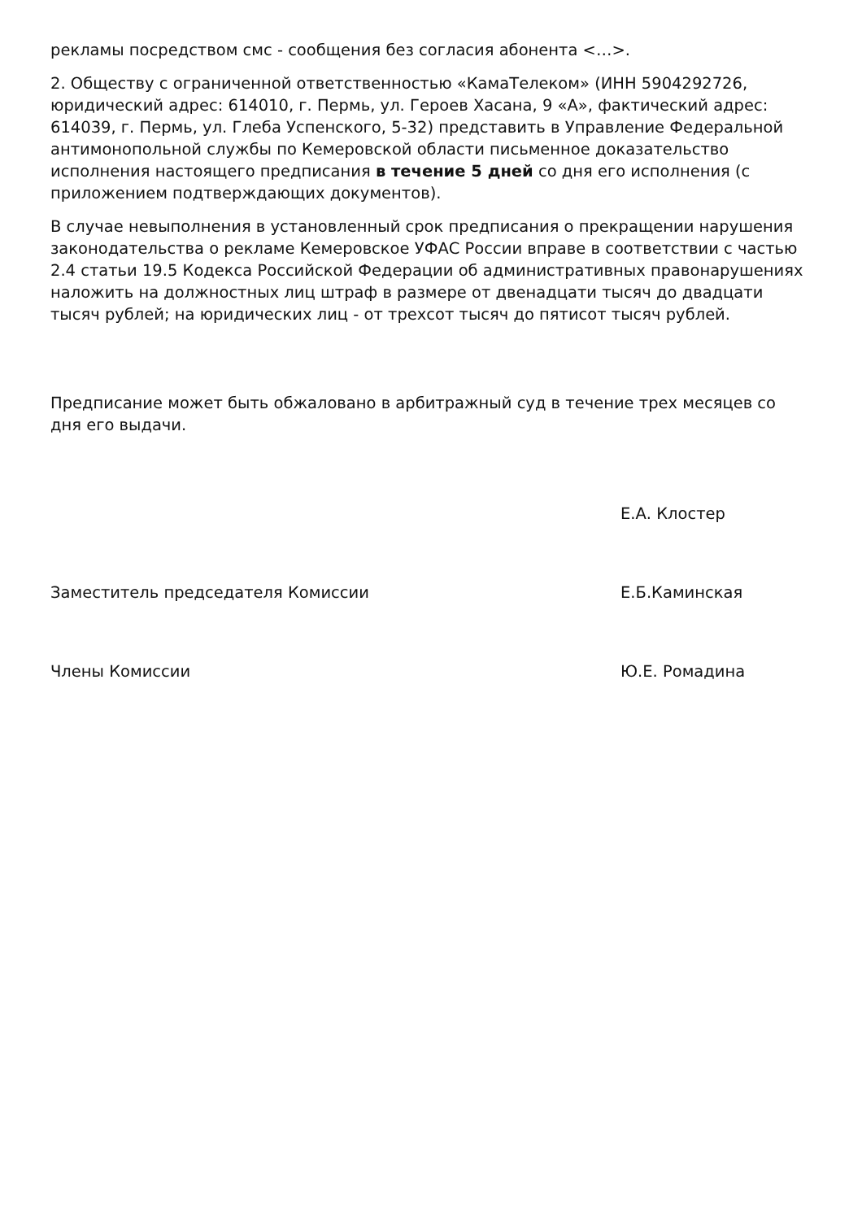рекламы посредством смс - сообщения без согласия абонента <…>.
2. Обществу с ограниченной ответственностью «КамаТелеком» (ИНН 5904292726, юридический адрес: 614010, г. Пермь, ул. Героев Хасана, 9 «А», фактический адрес: 614039, г. Пермь, ул. Глеба Успенского, 5-32) представить в Управление Федеральной антимонопольной службы по Кемеровской области письменное доказательство исполнения настоящего предписания в течение 5 дней со дня его исполнения (с приложением подтверждающих документов).
В случае невыполнения в установленный срок предписания о прекращении нарушения законодательства о рекламе Кемеровское УФАС России вправе в соответствии с частью 2.4 статьи 19.5 Кодекса Российской Федерации об административных правонарушениях наложить на должностных лиц штраф в размере от двенадцати тысяч до двадцати тысяч рублей; на юридических лиц - от трехсот тысяч до пятисот тысяч рублей.
Предписание может быть обжаловано в арбитражный суд в течение трех месяцев со дня его выдачи.
Е.А. Клостер
Заместитель председателя Комиссии Е.Б.Каминская
Члены Комиссии Ю.Е. Ромадина